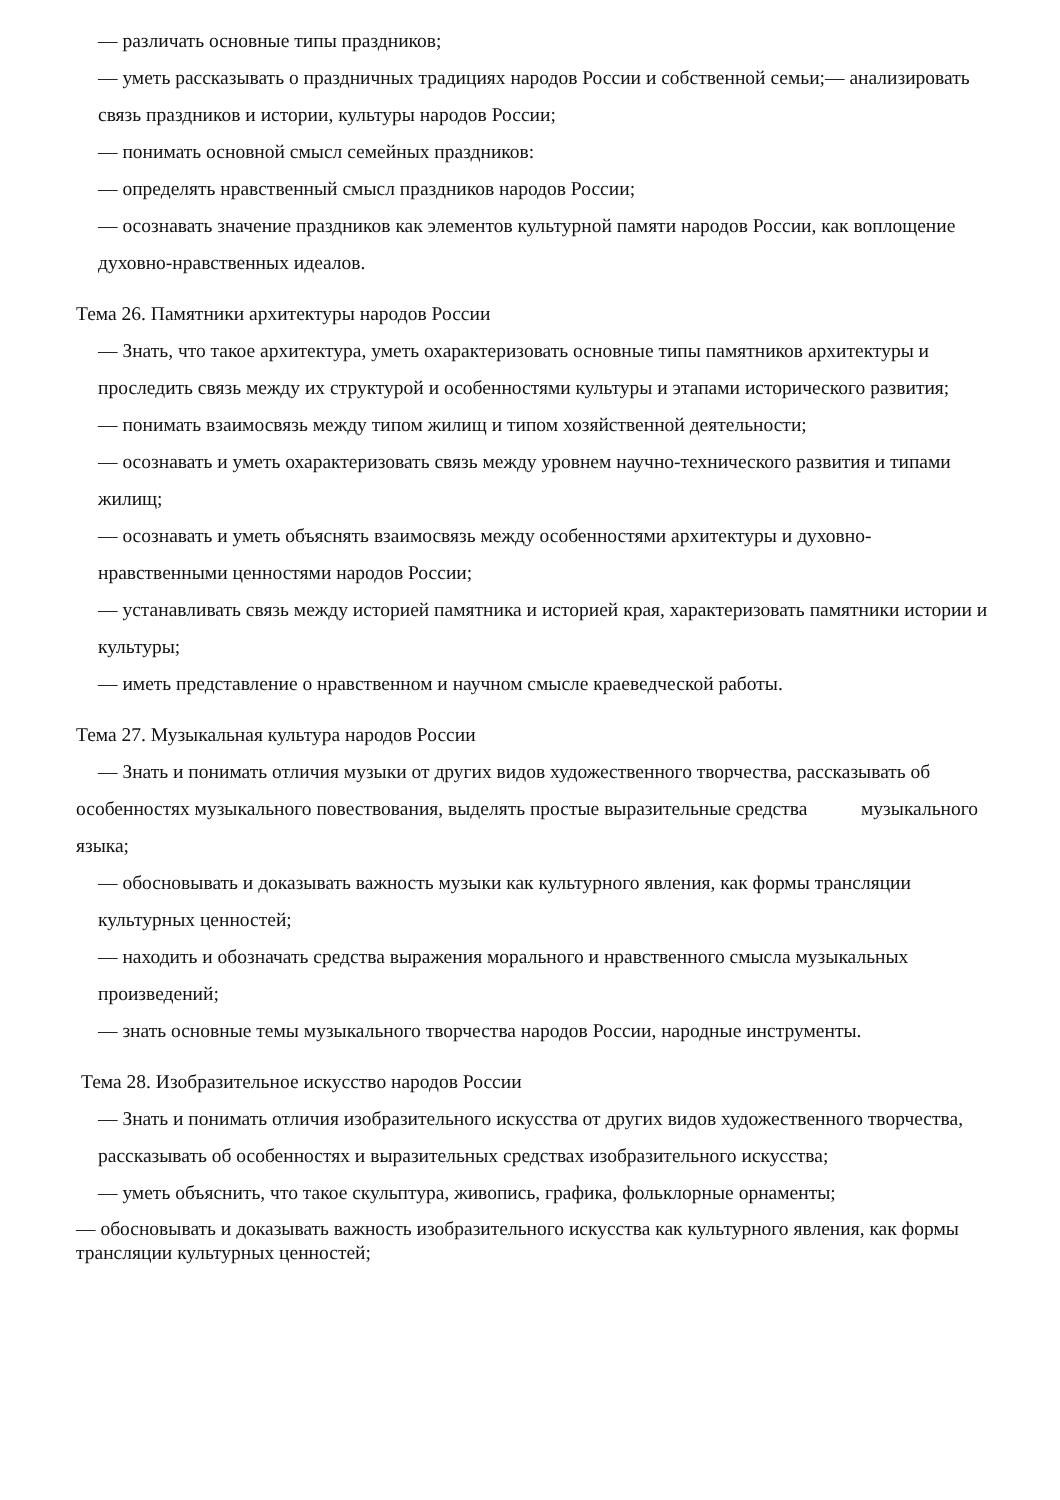— различать основные типы праздников;
— уметь рассказывать о праздничных традициях народов России и собственной семьи;— анализировать связь праздников и истории, культуры народов России;
— понимать основной смысл семейных праздников:
— определять нравственный смысл праздников народов России;
— осознавать значение праздников как элементов культурной памяти народов России, как воплощение духовно-нравственных идеалов.
Тема 26. Памятники архитектуры народов России
— Знать, что такое архитектура, уметь охарактеризовать основные типы памятников архитектуры и проследить связь между их структурой и особенностями культуры и этапами исторического развития;
— понимать взаимосвязь между типом жилищ и типом хозяйственной деятельности;
— осознавать и уметь охарактеризовать связь между уровнем научно-технического развития и типами жилищ;
— осознавать и уметь объяснять взаимосвязь между особенностями архитектуры и духовно-нравственными ценностями народов России;
— устанавливать связь между историей памятника и историей края, характеризовать памятники истории и культуры;
— иметь представление о нравственном и научном смысле краеведческой работы.
Тема 27. Музыкальная культура народов России
— Знать и понимать отличия музыки от других видов художественного творчества, рассказывать об особенностях музыкального повествования, выделять простые выразительные средства музыкального языка;
— обосновывать и доказывать важность музыки как культурного явления, как формы трансляции культурных ценностей;
— находить и обозначать средства выражения морального и нравственного смысла музыкальных произведений;
— знать основные темы музыкального творчества народов России, народные инструменты.
Тема 28. Изобразительное искусство народов России
— Знать и понимать отличия изобразительного искусства от других видов художественного творчества, рассказывать об особенностях и выразительных средствах изобразительного искусства;
— уметь объяснить, что такое скульптура, живопись, графика, фольклорные орнаменты;
— обосновывать и доказывать важность изобразительного искусства как культурного явления, как формы трансляции культурных ценностей;